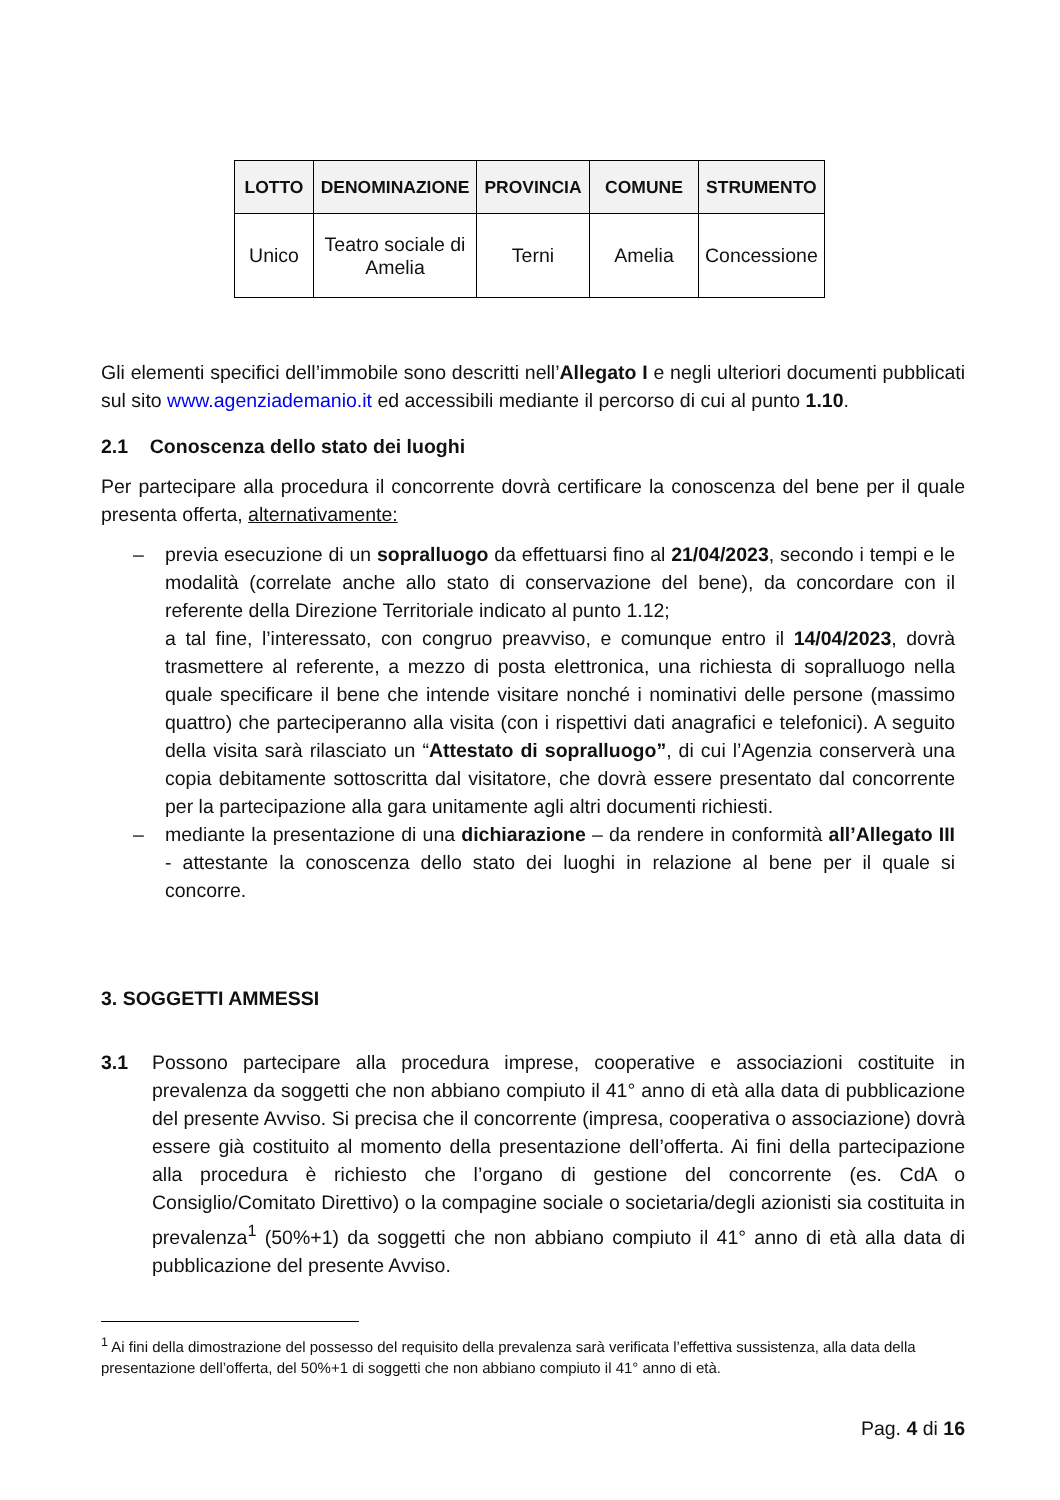| LOTTO | DENOMINAZIONE | PROVINCIA | COMUNE | STRUMENTO |
| --- | --- | --- | --- | --- |
| Unico | Teatro sociale di Amelia | Terni | Amelia | Concessione |
Gli elementi specifici dell’immobile sono descritti nell’Allegato I e negli ulteriori documenti pubblicati sul sito www.agenziademanio.it ed accessibili mediante il percorso di cui al punto 1.10.
2.1 Conoscenza dello stato dei luoghi
Per partecipare alla procedura il concorrente dovrà certificare la conoscenza del bene per il quale presenta offerta, alternativamente:
– previa esecuzione di un sopralluogo da effettuarsi fino al 21/04/2023, secondo i tempi e le modalità (correlate anche allo stato di conservazione del bene), da concordare con il referente della Direzione Territoriale indicato al punto 1.12;
a tal fine, l’interessato, con congruo preavviso, e comunque entro il 14/04/2023, dovrà trasmettere al referente, a mezzo di posta elettronica, una richiesta di sopralluogo nella quale specificare il bene che intende visitare nonché i nominativi delle persone (massimo quattro) che parteciperanno alla visita (con i rispettivi dati anagrafici e telefonici). A seguito della visita sarà rilasciato un “Attestato di sopralluogo”, di cui l’Agenzia conserverà una copia debitamente sottoscritta dal visitatore, che dovrà essere presentato dal concorrente per la partecipazione alla gara unitamente agli altri documenti richiesti.
– mediante la presentazione di una dichiarazione – da rendere in conformità all’Allegato III - attestante la conoscenza dello stato dei luoghi in relazione al bene per il quale si concorre.
3. SOGGETTI AMMESSI
3.1 Possono partecipare alla procedura imprese, cooperative e associazioni costituite in prevalenza da soggetti che non abbiano compiuto il 41° anno di età alla data di pubblicazione del presente Avviso. Si precisa che il concorrente (impresa, cooperativa o associazione) dovrà essere già costituito al momento della presentazione dell’offerta. Ai fini della partecipazione alla procedura è richiesto che l’organo di gestione del concorrente (es. CdA o Consiglio/Comitato Direttivo) o la compagine sociale o societaria/degli azionisti sia costituita in prevalenza<sup>1</sup> (50%+1) da soggetti che non abbiano compiuto il 41° anno di età alla data di pubblicazione del presente Avviso.
<sup>1</sup> Ai fini della dimostrazione del possesso del requisito della prevalenza sarà verificata l’effettiva sussistenza, alla data della presentazione dell’offerta, del 50%+1 di soggetti che non abbiano compiuto il 41° anno di età.
Pag. 4 di 16